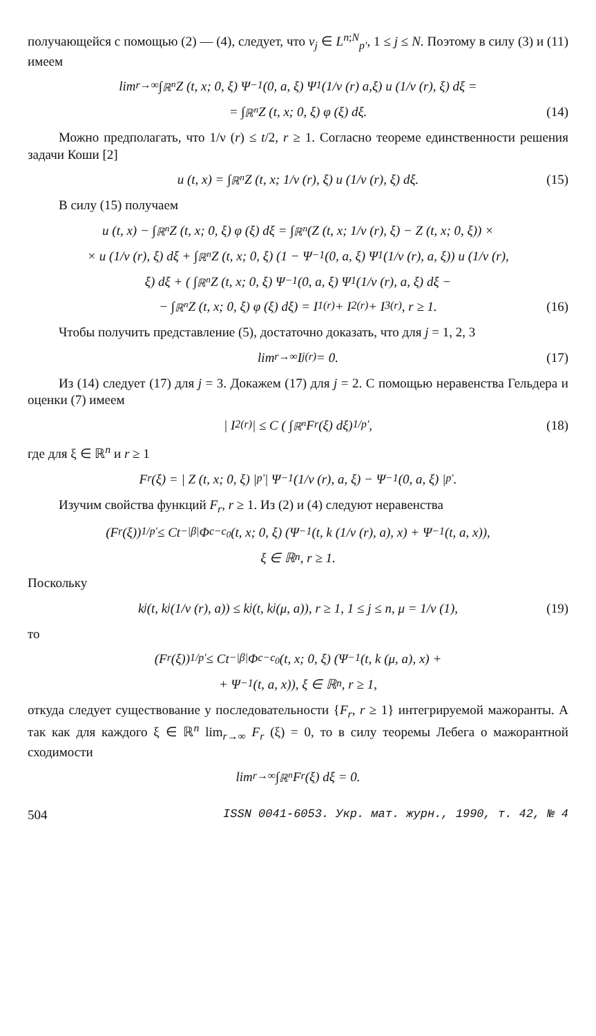получающейся с помощью (2) — (4), следует, что v<sub>j</sub> ∈ L<sup>n;N</sup><sub>p'</sub>, 1 ≤ j ≤ N. Поэтому в силу (3) и (11) имеем
lim<sub>r→∞</sub> ∫<sub>ℝ<sup>n</sup></sub> Z (t, x; 0, ξ) Ψ<sub>−1</sub> (0, a, ξ) Ψ<sub>1</sub> (1/ν (r) a,ξ) u (1/ν (r), ξ) dξ =
= ∫<sub>ℝ<sup>n</sup></sub> Z (t, x; 0, ξ) φ (ξ) dξ. (14)
Можно предполагать, что 1/ν (r) ≤ t/2, r ≥ 1. Согласно теореме единственности решения задачи Коши [2]
u (t, x) = ∫<sub>ℝ<sup>n</sup></sub> Z (t, x; 1/ν (r), ξ) u (1/ν (r), ξ) dξ. (15)
В силу (15) получаем
u (t, x) − ∫<sub>ℝ<sup>n</sup></sub> Z (t, x; 0, ξ) φ (ξ) dξ = ∫<sub>ℝ<sup>n</sup></sub> (Z (t, x; 1/ν (r), ξ) − Z (t, x; 0, ξ)) ×
× u (1/ν (r), ξ) dξ + ∫<sub>ℝ<sup>n</sup></sub> Z (t, x; 0, ξ) (1 − Ψ<sub>−1</sub> (0, a, ξ) Ψ<sub>1</sub> (1/ν (r), a, ξ)) u (1/ν (r),
ξ) dξ + ( ∫<sub>ℝ<sup>n</sup></sub> Z (t, x; 0, ξ) Ψ<sub>−1</sub> (0, a, ξ) Ψ<sub>1</sub> (1/ν (r), a, ξ) dξ −
− ∫<sub>ℝ<sup>n</sup></sub> Z (t, x; 0, ξ) φ (ξ) dξ) = I<sub>1</sub><sup>(r)</sup> + I<sub>2</sub><sup>(r)</sup> + I<sub>3</sub><sup>(r)</sup>, r ≥ 1. (16)
Чтобы получить представление (5), достаточно доказать, что для j = 1, 2, 3
lim<sub>r→∞</sub> I<sub>j</sub><sup>(r)</sup> = 0. (17)
Из (14) следует (17) для j = 3. Докажем (17) для j = 2. С помощью неравенства Гельдера и оценки (7) имеем
| I<sub>2</sub><sup>(r)</sup> | ≤ C ( ∫<sub>ℝ<sup>n</sup></sub> F<sub>r</sub> (ξ) dξ)<sup>1/p'</sup> , (18)
где для ξ ∈ ℝ<sup>n</sup> и r ≥ 1
F<sub>r</sub> (ξ) = | Z (t, x; 0, ξ) |<sup>p'</sup> | Ψ<sub>−1</sub> (1/ν (r), a, ξ) − Ψ<sub>−1</sub> (0, a, ξ) |<sup>p'</sup>.
Изучим свойства функций F<sub>r</sub>, r ≥ 1. Из (2) и (4) следуют неравенства
(F<sub>r</sub> (ξ))<sup>1/p'</sup> ≤ Ct<sup>−|β|</sup>Φ<sub>c−c<sub>0</sub></sub> (t, x; 0, ξ) (Ψ<sub>−1</sub> (t, k (1/ν (r), a), x) + Ψ<sub>−1</sub> (t, a, x)),
ξ ∈ ℝ<sup>n</sup>, r ≥ 1.
Поскольку
k<sub>j</sub> (t, k<sub>j</sub> (1/ν (r), a)) ≤ k<sub>j</sub> (t, k<sub>j</sub> (μ, a)), r ≥ 1, 1 ≤ j ≤ n, μ = 1/ν (1), (19)
то
(F<sub>r</sub> (ξ))<sup>1/p'</sup> ≤ Ct<sup>−|β|</sup>Φ<sub>c−c<sub>0</sub></sub> (t, x; 0, ξ) (Ψ<sub>−1</sub> (t, k (μ, a), x) +
+ Ψ<sub>−1</sub> (t, a, x)), ξ ∈ ℝ<sup>n</sup>, r ≥ 1,
откуда следует существование у последовательности {F<sub>r</sub>, r ≥ 1} интегрируемой мажоранты. А так как для каждого ξ ∈ ℝ<sup>n</sup> lim<sub>r→∞</sub> F<sub>r</sub> (ξ) = 0, то в силу теоремы Лебега о мажорантной сходимости
lim<sub>r→∞</sub> ∫<sub>ℝ<sup>n</sup></sub> F<sub>r</sub> (ξ) dξ = 0.
504 ISSN 0041-6053. Укр. мат. журн., 1990, т. 42, № 4